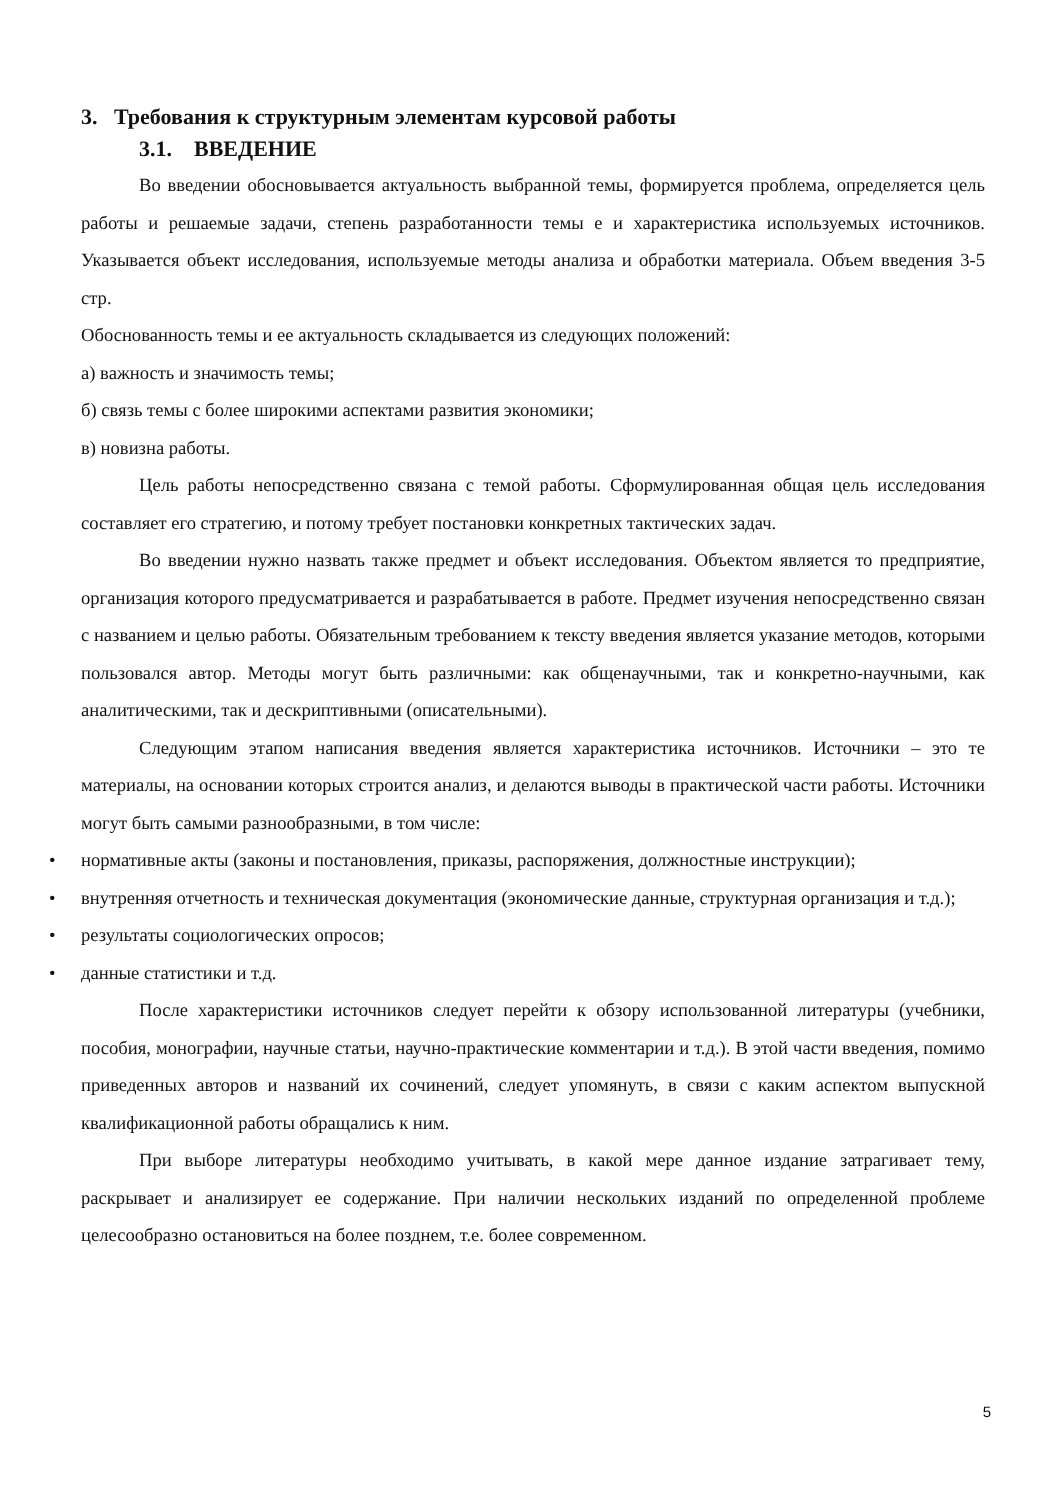3. Требования к структурным элементам курсовой работы
3.1. ВВЕДЕНИЕ
Во введении обосновывается актуальность выбранной темы, формируется проблема, определяется цель работы и решаемые задачи, степень разработанности темы е и характеристика используемых источников. Указывается объект исследования, используемые методы анализа и обработки материала. Объем введения 3-5 стр.
Обоснованность темы и ее актуальность складывается из следующих положений:
а) важность и значимость темы;
б) связь темы с более широкими аспектами развития экономики;
в) новизна работы.
Цель работы непосредственно связана с темой работы. Сформулированная общая цель исследования составляет его стратегию, и потому требует постановки конкретных тактических задач.
Во введении нужно назвать также предмет и объект исследования. Объектом является то предприятие, организация которого предусматривается и разрабатывается в работе. Предмет изучения непосредственно связан с названием и целью работы. Обязательным требованием к тексту введения является указание методов, которыми пользовался автор. Методы могут быть различными: как общенаучными, так и конкретно-научными, как аналитическими, так и дескриптивными (описательными).
Следующим этапом написания введения является характеристика источников. Источники – это те материалы, на основании которых строится анализ, и делаются выводы в практической части работы. Источники могут быть самыми разнообразными, в том числе:
• нормативные акты (законы и постановления, приказы, распоряжения, должностные инструкции);
• внутренняя отчетность и техническая документация (экономические данные, структурная организация и т.д.);
• результаты социологических опросов;
• данные статистики и т.д.
После характеристики источников следует перейти к обзору использованной литературы (учебники, пособия, монографии, научные статьи, научно-практические комментарии и т.д.). В этой части введения, помимо приведенных авторов и названий их сочинений, следует упомянуть, в связи с каким аспектом выпускной квалификационной работы обращались к ним.
При выборе литературы необходимо учитывать, в какой мере данное издание затрагивает тему, раскрывает и анализирует ее содержание. При наличии нескольких изданий по определенной проблеме целесообразно остановиться на более позднем, т.е. более современном.
5